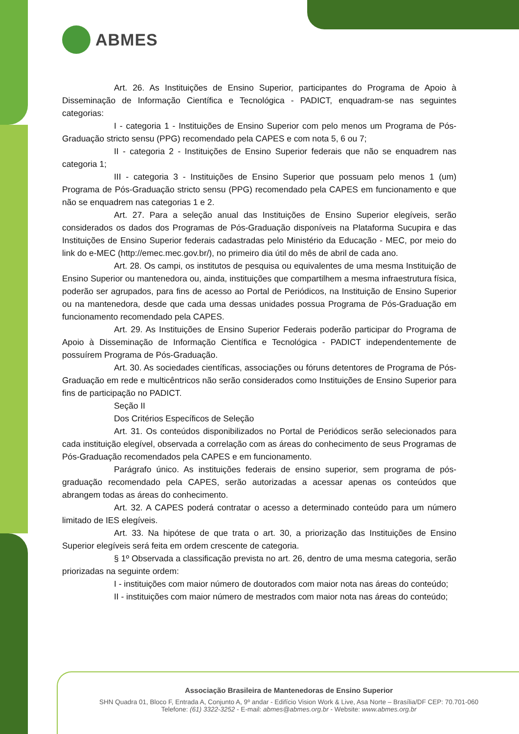ABMES
Art. 26. As Instituições de Ensino Superior, participantes do Programa de Apoio à Disseminação de Informação Científica e Tecnológica - PADICT, enquadram-se nas seguintes categorias:
I - categoria 1 - Instituições de Ensino Superior com pelo menos um Programa de Pós-Graduação stricto sensu (PPG) recomendado pela CAPES e com nota 5, 6 ou 7;
II - categoria 2 - Instituições de Ensino Superior federais que não se enquadrem nas categoria 1;
III - categoria 3 - Instituições de Ensino Superior que possuam pelo menos 1 (um) Programa de Pós-Graduação stricto sensu (PPG) recomendado pela CAPES em funcionamento e que não se enquadrem nas categorias 1 e 2.
Art. 27. Para a seleção anual das Instituições de Ensino Superior elegíveis, serão considerados os dados dos Programas de Pós-Graduação disponíveis na Plataforma Sucupira e das Instituições de Ensino Superior federais cadastradas pelo Ministério da Educação - MEC, por meio do link do e-MEC (http://emec.mec.gov.br/), no primeiro dia útil do mês de abril de cada ano.
Art. 28. Os campi, os institutos de pesquisa ou equivalentes de uma mesma Instituição de Ensino Superior ou mantenedora ou, ainda, instituições que compartilhem a mesma infraestrutura física, poderão ser agrupados, para fins de acesso ao Portal de Periódicos, na Instituição de Ensino Superior ou na mantenedora, desde que cada uma dessas unidades possua Programa de Pós-Graduação em funcionamento recomendado pela CAPES.
Art. 29. As Instituições de Ensino Superior Federais poderão participar do Programa de Apoio à Disseminação de Informação Científica e Tecnológica - PADICT independentemente de possuírem Programa de Pós-Graduação.
Art. 30. As sociedades científicas, associações ou fóruns detentores de Programa de Pós-Graduação em rede e multicêntricos não serão considerados como Instituições de Ensino Superior para fins de participação no PADICT.
Seção II
Dos Critérios Específicos de Seleção
Art. 31. Os conteúdos disponibilizados no Portal de Periódicos serão selecionados para cada instituição elegível, observada a correlação com as áreas do conhecimento de seus Programas de Pós-Graduação recomendados pela CAPES e em funcionamento.
Parágrafo único. As instituições federais de ensino superior, sem programa de pós-graduação recomendado pela CAPES, serão autorizadas a acessar apenas os conteúdos que abrangem todas as áreas do conhecimento.
Art. 32. A CAPES poderá contratar o acesso a determinado conteúdo para um número limitado de IES elegíveis.
Art. 33. Na hipótese de que trata o art. 30, a priorização das Instituições de Ensino Superior elegíveis será feita em ordem crescente de categoria.
§ 1º Observada a classificação prevista no art. 26, dentro de uma mesma categoria, serão priorizadas na seguinte ordem:
I - instituições com maior número de doutorados com maior nota nas áreas do conteúdo;
II - instituições com maior número de mestrados com maior nota nas áreas do conteúdo;
Associação Brasileira de Mantenedoras de Ensino Superior
SHN Quadra 01, Bloco F, Entrada A, Conjunto A, 9º andar - Edifício Vision Work & Live, Asa Norte – Brasília/DF CEP: 70.701-060
Telefone: (61) 3322-3252 - E-mail: abmes@abmes.org.br - Website: www.abmes.org.br